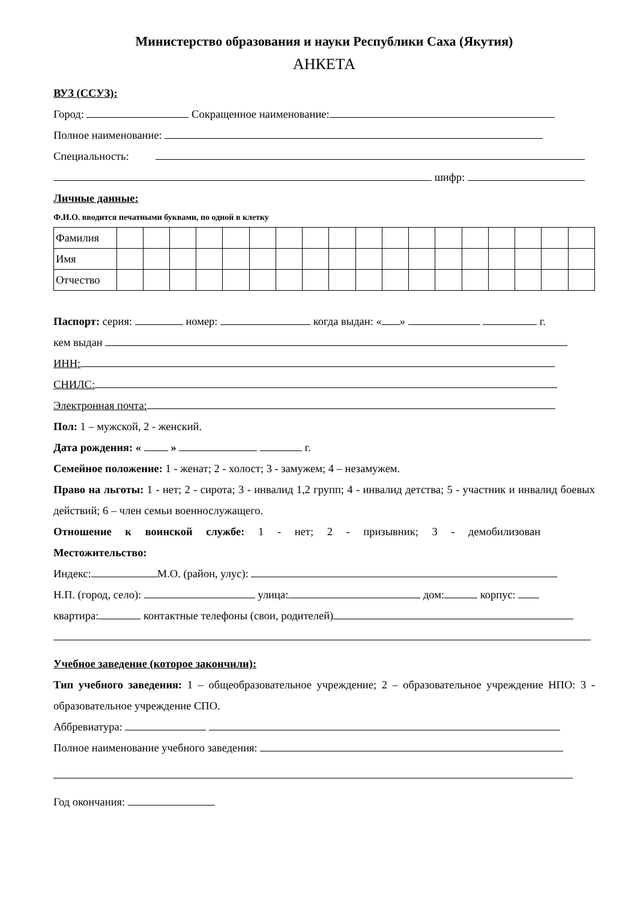Министерство образования и науки Республики Саха (Якутия)
АНКЕТА
ВУЗ (ССУЗ):
Город: Сокращенное наименование:
Полное наименование:
Специальность:
шифр:
Личные данные:
Ф.И.О. вводится печатными буквами, по одной в клетку
| Фамилия | | | | | | | | | | | | | | | | | | |
| Имя | | | | | | | | | | | | | | | | | | |
| Отчество | | | | | | | | | | | | | | | | | | |
Паспорт: серия: номер: когда выдан: « » г.
кем выдан
ИНН:
СНИЛС:
Электронная почта:
Пол: 1 – мужской, 2 - женский.
Дата рождения: « » г.
Семейное положение: 1 - женат; 2 - холост; 3 - замужем; 4 – незамужем.
Право на льготы: 1 - нет; 2 - сирота; 3 - инвалид 1,2 групп; 4 - инвалид детства; 5 - участник и инвалид боевых действий; 6 – член семьи военнослужащего.
Отношение к воинской службе: 1 - нет; 2 - призывник; 3 - демобилизован
Местожительство:
Индекс: М.О. (район, улус):
Н.П. (город, село): улица: дом: корпус:
квартира: контактные телефоны (свои, родителей)
Учебное заведение (которое закончили):
Тип учебного заведения: 1 – общеобразовательное учреждение; 2 – образовательное учреждение НПО: 3 - образовательное учреждение СПО.
Аббревиатура:
Полное наименование учебного заведения:
Год окончания: